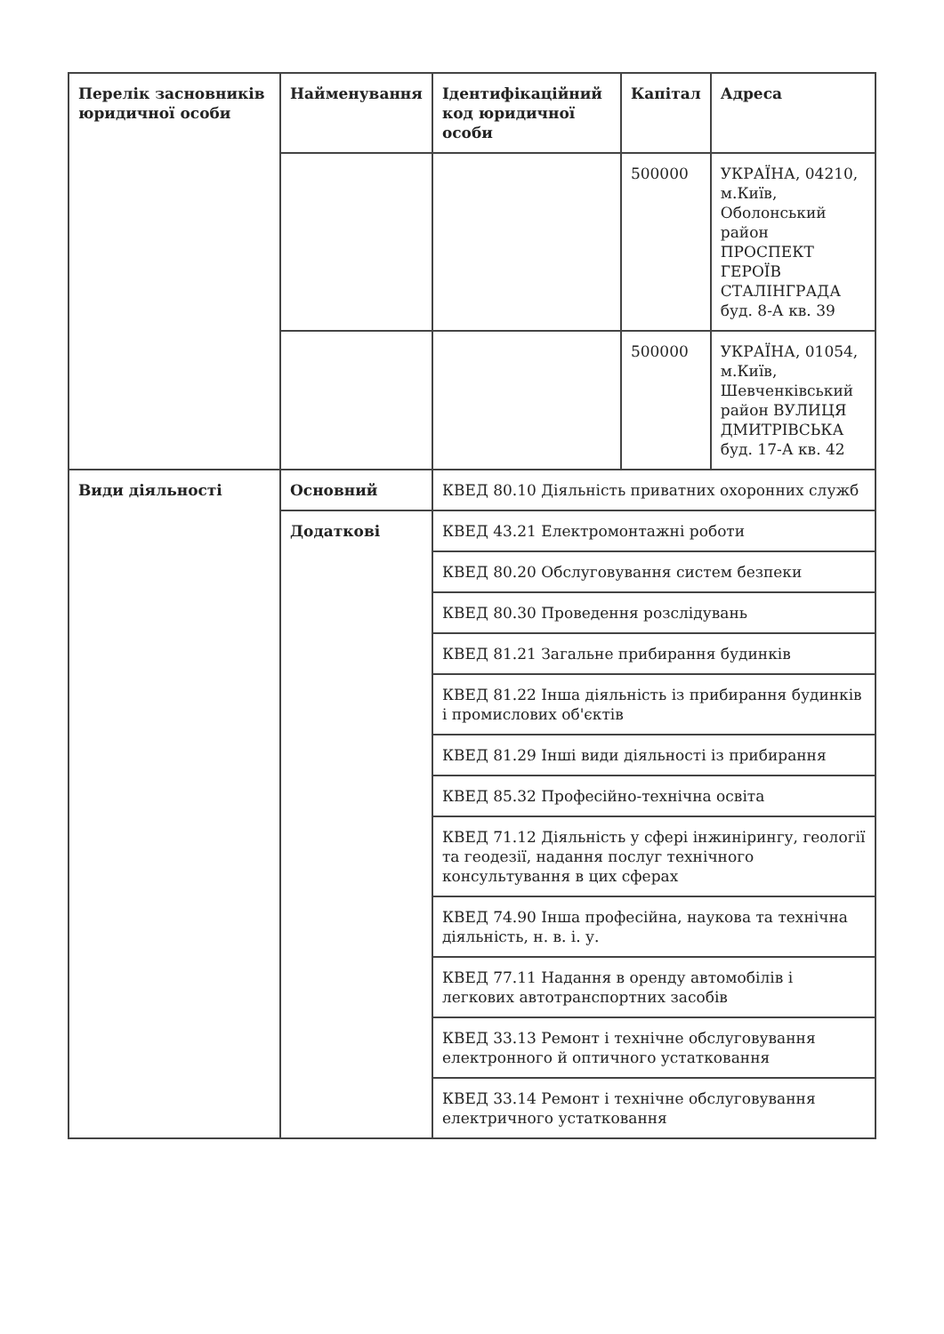| Перелік засновників юридичної особи | Найменування | Ідентифікаційний код юридичної особи | Капітал | Адреса |
| --- | --- | --- | --- | --- |
| | | | 500000 | УКРАЇНА, 04210, м.Київ, Оболонський район ПРОСПЕКТ ГЕРОЇВ СТАЛІНГРАДА буд. 8-А кв. 39 |
| | | | 500000 | УКРАЇНА, 01054, м.Київ, Шевченківський район ВУЛИЦЯ ДМИТРІВСЬКА буд. 17-А кв. 42 |
| Види діяльності | Основний | КВЕД 80.10 Діяльність приватних охоронних служб | | |
| | Додаткові | КВЕД 43.21 Електромонтажні роботи | | |
| | | КВЕД 80.20 Обслуговування систем безпеки | | |
| | | КВЕД 80.30 Проведення розслідувань | | |
| | | КВЕД 81.21 Загальне прибирання будинків | | |
| | | КВЕД 81.22 Інша діяльність із прибирання будинків і промислових об'єктів | | |
| | | КВЕД 81.29 Інші види діяльності із прибирання | | |
| | | КВЕД 85.32 Професійно-технічна освіта | | |
| | | КВЕД 71.12 Діяльність у сфері інжинірингу, геології та геодезії, надання послуг технічного консультування в цих сферах | | |
| | | КВЕД 74.90 Інша професійна, наукова та технічна діяльність, н. в. і. у. | | |
| | | КВЕД 77.11 Надання в оренду автомобілів і легкових автотранспортних засобів | | |
| | | КВЕД 33.13 Ремонт і технічне обслуговування електронного й оптичного устатковання | | |
| | | КВЕД 33.14 Ремонт і технічне обслуговування електричного устатковання | | |